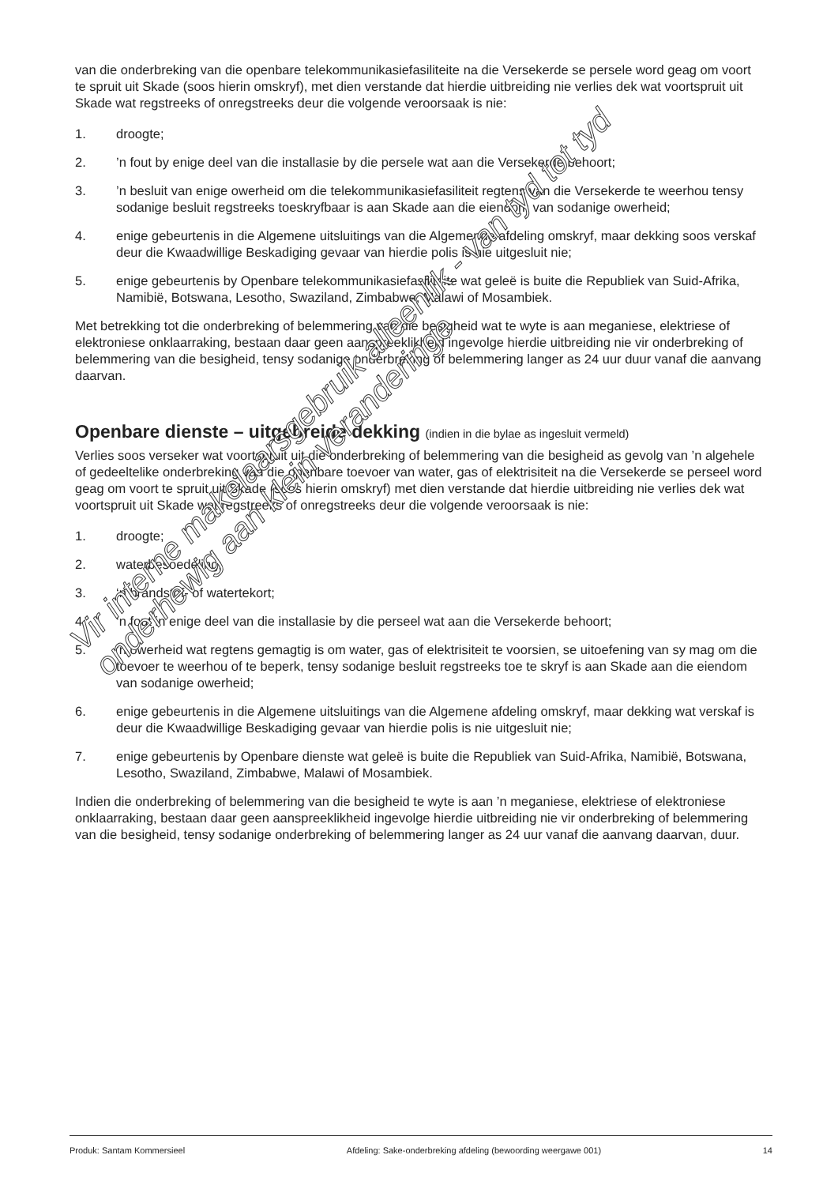van die onderbreking van die openbare telekommunikasiefasiliteite na die Versekerde se persele word geag om voort te spruit uit Skade (soos hierin omskryf), met dien verstande dat hierdie uitbreiding nie verlies dek wat voortspruit uit Skade wat regstreeks of onregstreeks deur die volgende veroorsaak is nie:
1. droogte;
2.’n fout by enige deel van die installasie by die persele wat aan die Versekerde behoort;
3.’n besluit van enige owerheid om die telekommunikasiefasiliteit regtens van die Versekerde te weerhou tensy sodanige besluit regstreeks toeskryfbaar is aan Skade aan die eiendom van sodanige owerheid;
4. enige gebeurtenis in die Algemene uitsluitings van die Algemende afdeling omskryf, maar dekking soos verskaf deur die Kwaadwillige Beskadiging gevaar van hierdie polis is nie uitgesluit nie;
5. enige gebeurtenis by Openbare telekommunikasiefasiliteite wat geleë is buite die Republiek van Suid-Afrika, Namibië, Botswana, Lesotho, Swaziland, Zimbabwe, Malawi of Mosambiek.
Met betrekking tot die onderbreking of belemmering van die besigheid wat te wyte is aan meganiese, elektriese of elektroniese onklaarraking, bestaan daar geen aanspreeklikheid ingevolge hierdie uitbreiding nie vir onderbreking of belemmering van die besigheid, tensy sodanige onderbreking of belemmering langer as 24 uur duur vanaf die aanvang daarvan.
Openbare dienste – uitgebreide dekking (indien in die bylae as ingesluit vermeld)
Verlies soos verseker wat voortspruit uit die onderbreking of belemmering van die besigheid as gevolg van ’n algehele of gedeeltelike onderbreking van die openbare toevoer van water, gas of elektrisiteit na die Versekerde se perseel word geag om voort te spruit uit Skade (soos hierin omskryf) met dien verstande dat hierdie uitbreiding nie verlies dek wat voortspruit uit Skade wat regstreeks of onregstreeks deur die volgende veroorsaak is nie:
1. droogte;
2. waterbesoedeling;
3. ‘n brandstof- of watertekort;
4. ‘n fout in enige deel van die installasie by die perseel wat aan die Versekerde behoort;
5. ‘n owerheid wat regtens gemagtig is om water, gas of elektrisiteit te voorsien, se uitoefening van sy mag om die toevoer te weerhou of te beperk, tensy sodanige besluit regstreeks toe te skryf is aan Skade aan die eiendom van sodanige owerheid;
6. enige gebeurtenis in die Algemene uitsluitings van die Algemene afdeling omskryf, maar dekking wat verskaf is deur die Kwaadwillige Beskadiging gevaar van hierdie polis is nie uitgesluit nie;
7. enige gebeurtenis by Openbare dienste wat geleë is buite die Republiek van Suid-Afrika, Namibië, Botswana, Lesotho, Swaziland, Zimbabwe, Malawi of Mosambiek.
Indien die onderbreking of belemmering van die besigheid te wyte is aan ’n meganiese, elektriese of elektroniese onklaarraking, bestaan daar geen aanspreeklikheid ingevolge hierdie uitbreiding nie vir onderbreking of belemmering van die besigheid, tensy sodanige onderbreking of belemmering langer as 24 uur vanaf die aanvang daarvan, duur.
Vir interne makelaarsgebruik alleenlik - van tyd tot tyd onderhewig aan klein veranderinge
Produk: Santam Kommersieel Afdeling: Sake-onderbreking afdeling (bewoording weergawe 001) 14